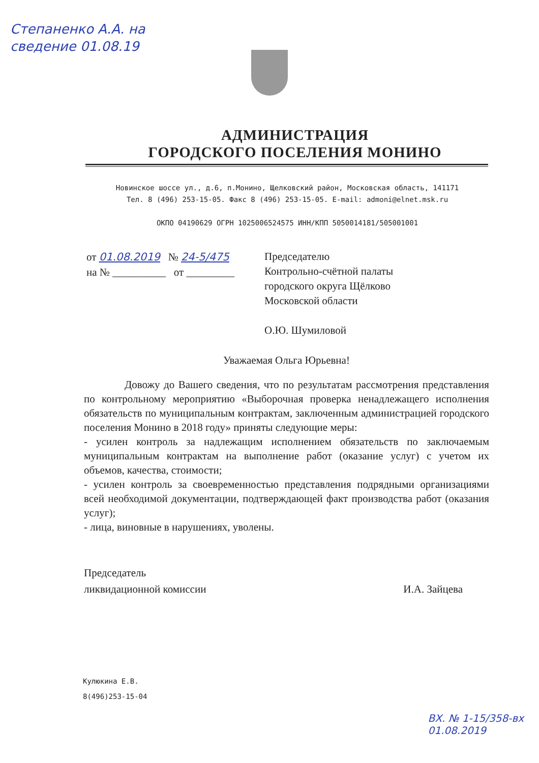Степаненко А.А. на сведение 01.08.19
АДМИНИСТРАЦИЯ
ГОРОДСКОГО ПОСЕЛЕНИЯ МОНИНО
Новинское шоссе ул., д.6, п.Монино, Щелковский район, Московская область, 141171
Тел. 8 (496) 253-15-05. Факс 8 (496) 253-15-05. E-mail: admoni@elnet.msk.ru
ОКПО 04190629 ОГРН 1025006524575 ИНН/КПП 5050014181/505001001
от 01.08.2019 № 24-5/475
на № __________ от _________
Председателю
Контрольно-счётной палаты
городского округа Щёлково
Московской области
О.Ю. Шумиловой
Уважаемая Ольга Юрьевна!
Довожу до Вашего сведения, что по результатам рассмотрения представления по контрольному мероприятию «Выборочная проверка ненадлежащего исполнения обязательств по муниципальным контрактам, заключенным администрацией городского поселения Монино в 2018 году» приняты следующие меры:
- усилен контроль за надлежащим исполнением обязательств по заключаемым муниципальным контрактам на выполнение работ (оказание услуг) с учетом их объемов, качества, стоимости;
- усилен контроль за своевременностью представления подрядными организациями всей необходимой документации, подтверждающей факт производства работ (оказания услуг);
- лица, виновные в нарушениях, уволены.
Председатель
ликвидационной комиссии
И.А. Зайцева
Кулюкина Е.В.
8(496)253-15-04
ВХ. № 1-15/358-вх
01.08.2019